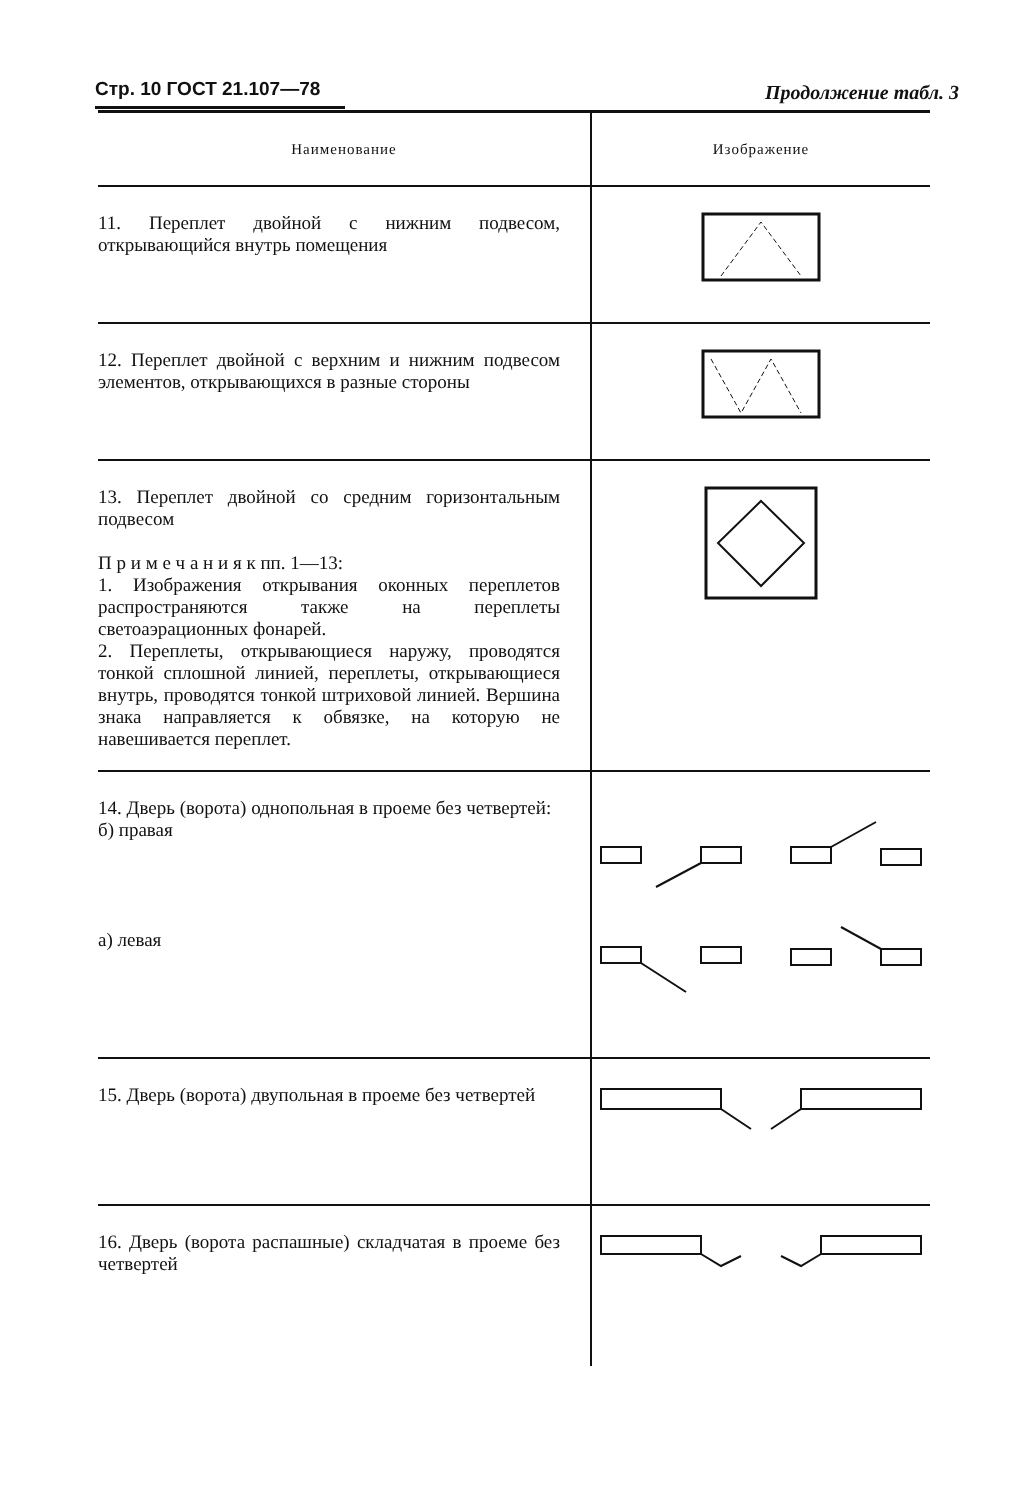Стр. 10 ГОСТ 21.107—78
Продолжение табл. 3
| Наименование | Изображение |
| --- | --- |
| 11. Переплет двойной с нижним подвесом, открывающийся внутрь помещения | |
| 12. Переплет двойной с верхним и нижним подвесом элементов, открывающихся в разные стороны | |
| 13. Переплет двойной со средним горизонтальным подвесом П р и м е ч а н и я к пп. 1—13: 1. Изображения открывания оконных переплетов распространяются также на переплеты светоаэрационных фонарей. 2. Переплеты, открывающиеся наружу, проводятся тонкой сплошной линией, переплеты, открывающиеся внутрь, проводятся тонкой штриховой линией. Вершина знака направляется к обвязке, на которую не навешивается переплет. | |
| 14. Дверь (ворота) однопольная в проеме без четвертей: б) правая а) левая | |
| 15. Дверь (ворота) двупольная в проеме без четвертей | |
| 16. Дверь (ворота распашные) складчатая в проеме без четвертей | |